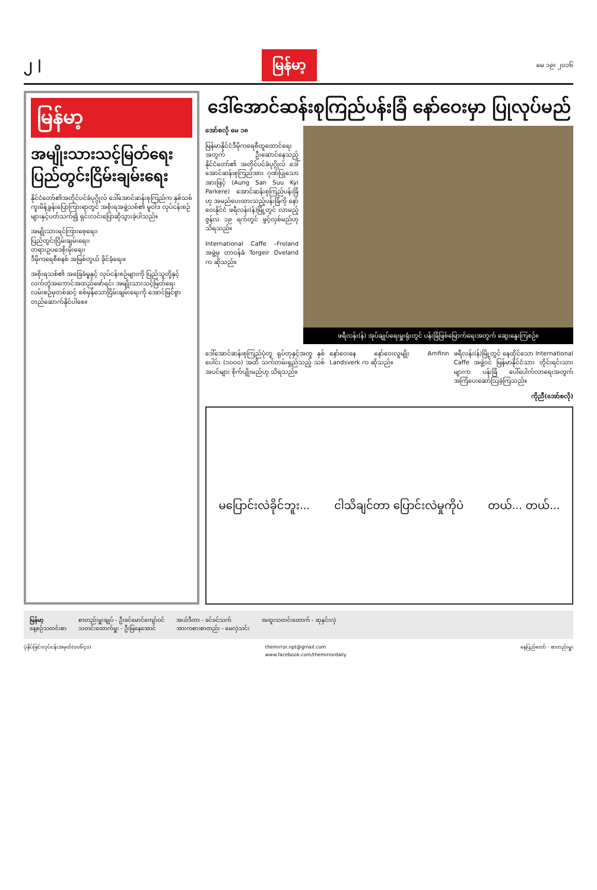၂ | မြန်မာ့ မေ ၁၉၊ ၂၀၁၆
မြန်မာ့
အမျိုးသားသင့်မြတ်ရေး ပြည်တွင်းငြိမ်းချမ်းရေး
နိုင်ငံတော်၏အတိုင်ပင်ခံပုဂ္ဂိုလ် ဒေါ်အောင်ဆန်းစုကြည်က နှစ်သစ်ကူးမိန့်ခွန်းပြောကြားရာတွင် အစိုးရအဖွဲ့သစ်၏ မူဝါဒ လုပ်ငန်းစဉ်များနှင့်ပတ်သက်၍ ရှင်းလင်းပြောဆိုသွားခဲ့ပါသည်။
အမျိုးသားရင်ကြားစေ့ရေး၊
ပြည်တွင်းငြိမ်းချမ်းရေး၊
တရားဥပဒေစိုးမိုးရေး၊
ဒီမိုကရေစီစနစ် အမြစ်တွယ် ခိုင်ခံ့ရေး။
အစိုးရသစ်၏ အခြေခံမူနှင့် လုပ်ငန်းစဉ်များကို ပြည်သူတို့နှင့် လက်တွဲအကောင်အထည်ဖော်ရင်း အမျိုးသားသင့်မြတ်ရေး လမ်းစဉ်မှတစ်ဆင့် စစ်မှန်သောငြိမ်းချမ်းရေးကို အောင်မြင်စွာ တည်ဆောက်နိုင်ပါစေ။
ဒေါ်အောင်ဆန်းစုကြည်ပန်းခြံ နော်ဝေးမှာ ပြုလုပ်မည်
အော်စလို မေ ၁၈
မြန်မာနိုင်ငံဒီမိုကရေစီထူထောင်ရေးအတွက် ဦးဆောင်နေသည့် နိုင်ငံတော်၏ အတိုင်ပင်ခံပုဂ္ဂိုလ် ဒေါ်အောင်ဆန်းစုကြည်အား ဂုဏ်ပြုသောအားဖြင့် (Aung San Suu Kyi Parkere) အောင်ဆန်းစုကြည်ပန်းခြံဟု အမည်ပေးထားသည့်ပန်းခြံကို နော်ဝေးနိုင်ငံ ဖရီလန်း(န်)မြို့တွင် လာမည့်ဇွန်လ ၁၉ ရက်တွင် ဖွင့်လှစ်မည်ဟု သိရသည်။
International Caffe –Froland အဖွဲ့မှ တာဝန်ခံ Torgeir Oveland က ဆိုသည်။
ဖရီလန်း(န်) အုပ်ချုပ်ရေးမှူးရုံးတွင် ပန်းခြံဖြစ်မြောက်ရေးအတွက် ဆွေးနွေးကြစဉ်။
ဒေါ်အောင်ဆန်းစုကြည်ပုံတူ ရုပ်တုနှင့်အတူ နှစ်ပေါင်း (၁၀၀၀) အထိ သက်တမ်းရှည်သည့် သစ်အပင်များ စိုက်ပျိုးမည်ဟု သိရသည်။
နော်ဝေးနေ နော်ဝေးလူမျိုး Arnfinn Landsverk က ဆိုသည်။
ဖရီလန်း(န်)မြို့တွင် နေထိုင်သော International Caffe အဖွဲ့ဝင် မြန်မာနိုင်ငံသား တိုင်းရင်းသားများက ပန်းခြံ ပေါ်ပေါက်လာရေးအတွက် အကြံပေးဆော်သြခဲ့ကြသည်။
ကိုညီ(အော်စလို)
မပြောင်းလဲခိုင်ဘူး... ငါသိချင်တာ ပြောင်းလဲမှုကိုပဲ တယ်... တယ်...
မြန်မာ့
နေ့စဉ်သတင်းစာ
စာတည်းမှူးချုပ် - ဦးခင်မောင်ကျော်ဝင်
သတင်းထောက်မှူး - ဦးမြနေအောင်
အယ်ဒီတာ - ခင်ခင်သက်
အားကစားစာတည်း - မေလှဲသင်း
အထူးသတင်းထောက် - ဆုနှင်းလှဲ
ပုံနှိပ်ခြင်းလုပ်ငန်းအမှတ်(၀၀၆၄၀) themirror.npt@gmail.com
www.facebook.com/themirrordaily နေပြည်တော် - စာတည်းမှူး